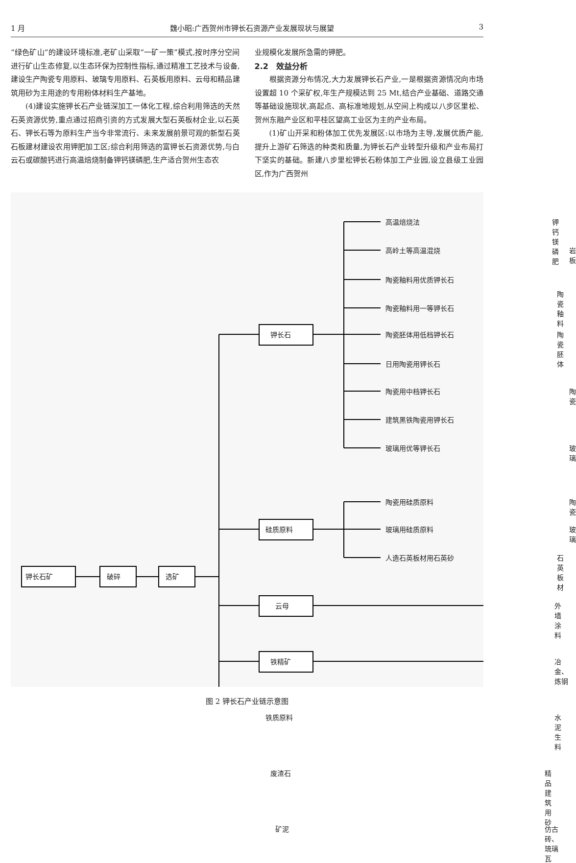1 月 魏小昭:广西贺州市钾长石资源产业发展现状与展望 3
“绿色矿山”的建设环境标准,老矿山采取“一矿一策”模式,按时序分空间进行矿山生态修复,以生态环保为控制性指标,通过精准工艺技术与设备,建设生产陶瓷专用原料、玻璃专用原料、石英板用原料、云母和精品建筑用砂为主用途的专用粉体材料生产基地。
(4)建设实施钾长石产业链深加工一体化工程,综合利用筛选的天然石英资源优势,重点通过招商引资的方式发展大型石英板材企业,以石英石、钾长石等为原料生产当今非常流行、未来发展前景可观的新型石英石板建材建设农用钾肥加工区;综合利用筛选的富钾长石资源优势,与白云石或碳酸钙进行高温焙烧制备钾钙镁磷肥,生产适合贺州生态农
业规模化发展所急需的钾肥。
2.2　效益分析
根据资源分布情况,大力发展钾长石产业,一是根据资源情况向市场设置超 10 个采矿权,年生产规模达到 25 Mt,结合产业基础、道路交通等基础设施现状,高起点、高标准地规划,从空间上构成以八步区里松、贺州东融产业区和平桂区望高工业区为主的产业布局。
(1)矿山开采和粉体加工优先发展区:以市场为主导,发展优质产能,提升上游矿石筛选的种类和质量,为钾长石产业转型升级和产业布局打下坚实的基础。新建八步里松钾长石粉体加工产业园,设立县级工业园区,作为广西贺州
钾长石矿 破碎 选矿
钾长石
高温焙烧法 钾钙镁磷肥
高岭土等高温混烧 岩板
陶瓷釉料用优质钾长石
陶瓷釉料用一等钾长石
陶瓷釉料
陶瓷胚体用低档钾长石 陶瓷胚体
日用陶瓷用钾长石
陶瓷用中档钾长石 陶瓷
建筑黑铁陶瓷用钾长石
玻璃用优等钾长石 玻璃
硅质原料
陶瓷用硅质原料 陶瓷
玻璃用硅质原料 玻璃
人造石英板材用石英砂 石英板材
云母 外墙涂料
铁精矿 冶金、炼钢
铁质原料 水泥生料
废渣石 精品建筑用砂
矿泥 仿古砖、琉璃瓦
图 2 钾长石产业链示意图